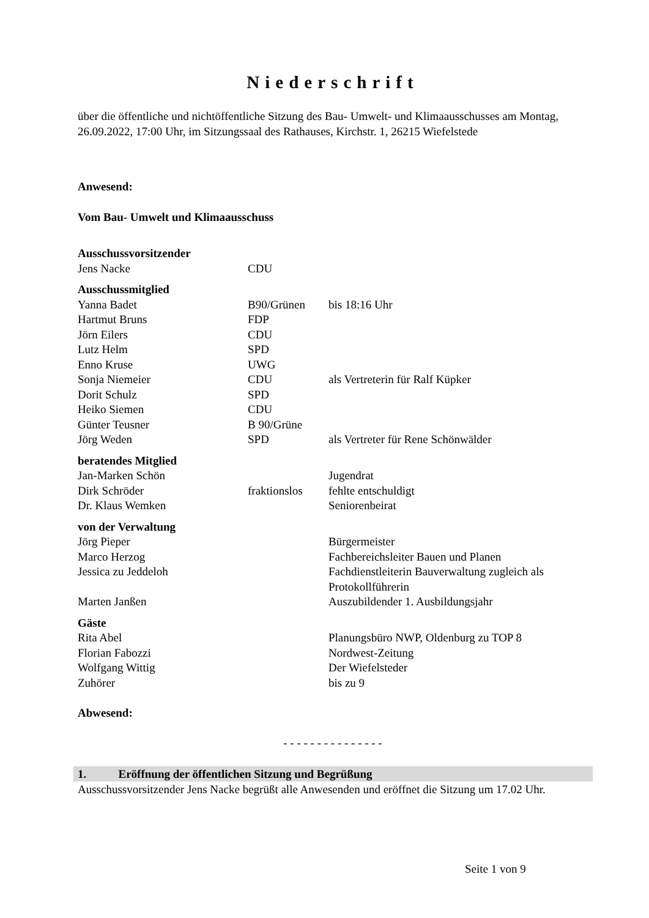Niederschrift
über die öffentliche und nichtöffentliche Sitzung des Bau- Umwelt- und Klimaausschusses am Montag, 26.09.2022, 17:00 Uhr, im Sitzungssaal des Rathauses, Kirchstr. 1, 26215 Wiefelstede
Anwesend:
Vom Bau- Umwelt und Klimaausschuss
| Ausschussvorsitzender | | |
| Jens Nacke | CDU | |
| Ausschussmitglied | | |
| Yanna Badet | B90/Grünen | bis 18:16 Uhr |
| Hartmut Bruns | FDP | |
| Jörn Eilers | CDU | |
| Lutz Helm | SPD | |
| Enno Kruse | UWG | |
| Sonja Niemeier | CDU | als Vertreterin für Ralf Küpker |
| Dorit Schulz | SPD | |
| Heiko Siemen | CDU | |
| Günter Teusner | B 90/Grüne | |
| Jörg Weden | SPD | als Vertreter für Rene Schönwälder |
| beratendes Mitglied | | |
| Jan-Marken Schön | | Jugendrat |
| Dirk Schröder | fraktionslos | fehlte entschuldigt |
| Dr. Klaus Wemken | | Seniorenbeirat |
| von der Verwaltung | | |
| Jörg Pieper | | Bürgermeister |
| Marco Herzog | | Fachbereichsleiter Bauen und Planen |
| Jessica zu Jeddeloh | | Fachdienstleiterin Bauverwaltung zugleich als Protokollführerin |
| Marten Janßen | | Auszubildender 1. Ausbildungsjahr |
| Gäste | | |
| Rita Abel | | Planungsbüro NWP, Oldenburg zu TOP 8 |
| Florian Fabozzi | | Nordwest-Zeitung |
| Wolfgang Wittig | | Der Wiefelsteder |
| Zuhörer | | bis zu 9 |
Abwesend:
- - - - - - - - - - - - - - -
1. Eröffnung der öffentlichen Sitzung und Begrüßung
Ausschussvorsitzender Jens Nacke begrüßt alle Anwesenden und eröffnet die Sitzung um 17.02 Uhr.
Seite 1 von 9